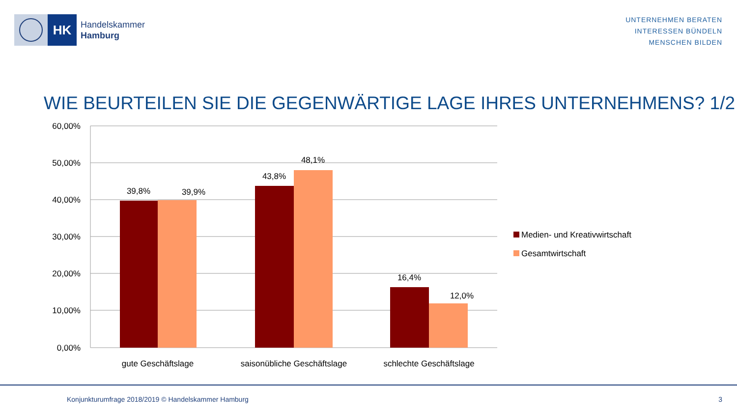HK
Handelskammer
Hamburg
UNTERNEHMEN BERATEN
INTERESSEN BÜNDELN
MENSCHEN BILDEN
WIE BEURTEILEN SIE DIE GEGENWÄRTIGE LAGE IHRES UNTERNEHMENS? 1/2
60,00%
50,00%
40,00%
30,00%
20,00%
10,00%
0,00%
39,8%
39,9%
43,8%
48,1%
16,4%
12,0%
gute Geschäftslage
saisonübliche Geschäftslage
schlechte Geschäftslage
Medien- und Kreativwirtschaft
Gesamtwirtschaft
Konjunkturumfrage 2018/2019 © Handelskammer Hamburg 3